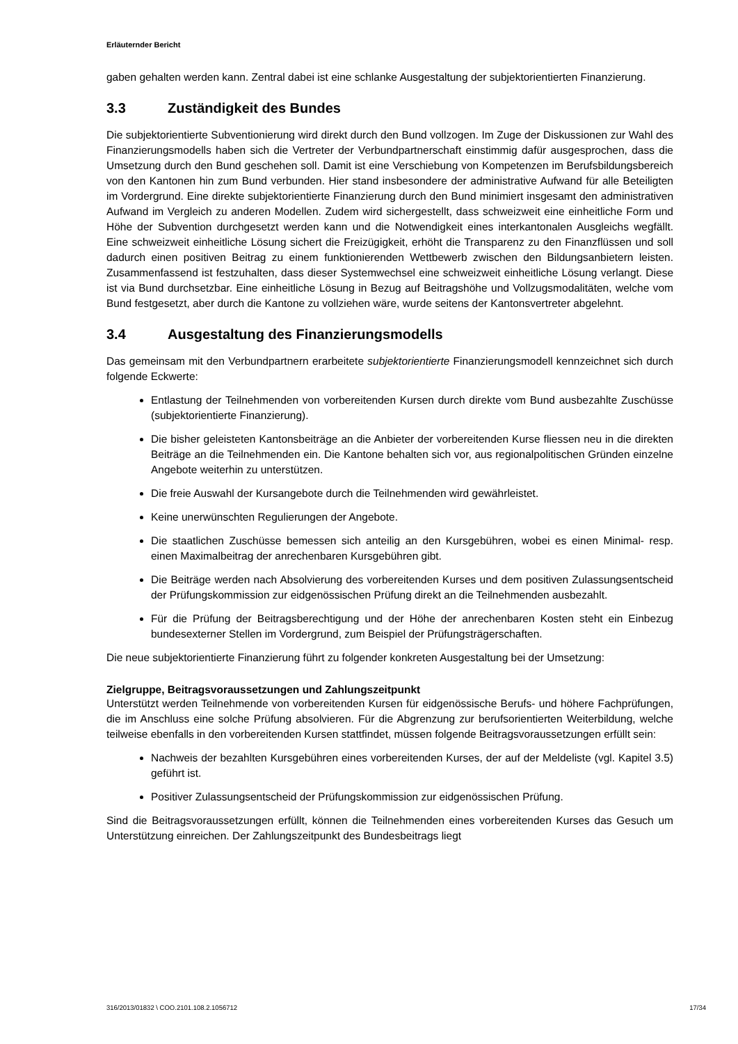Erläuternder Bericht
gaben gehalten werden kann. Zentral dabei ist eine schlanke Ausgestaltung der subjektorientierten Finanzierung.
3.3 Zuständigkeit des Bundes
Die subjektorientierte Subventionierung wird direkt durch den Bund vollzogen. Im Zuge der Diskussionen zur Wahl des Finanzierungsmodells haben sich die Vertreter der Verbundpartnerschaft einstimmig dafür ausgesprochen, dass die Umsetzung durch den Bund geschehen soll. Damit ist eine Verschiebung von Kompetenzen im Berufsbildungsbereich von den Kantonen hin zum Bund verbunden. Hier stand insbesondere der administrative Aufwand für alle Beteiligten im Vordergrund. Eine direkte subjektorientierte Finanzierung durch den Bund minimiert insgesamt den administrativen Aufwand im Vergleich zu anderen Modellen. Zudem wird sichergestellt, dass schweizweit eine einheitliche Form und Höhe der Subvention durchgesetzt werden kann und die Notwendigkeit eines interkantonalen Ausgleichs wegfällt. Eine schweizweit einheitliche Lösung sichert die Freizügigkeit, erhöht die Transparenz zu den Finanzflüssen und soll dadurch einen positiven Beitrag zu einem funktionierenden Wettbewerb zwischen den Bildungsanbietern leisten. Zusammenfassend ist festzuhalten, dass dieser Systemwechsel eine schweizweit einheitliche Lösung verlangt. Diese ist via Bund durchsetzbar. Eine einheitliche Lösung in Bezug auf Beitragshöhe und Vollzugsmodalitäten, welche vom Bund festgesetzt, aber durch die Kantone zu vollziehen wäre, wurde seitens der Kantonsvertreter abgelehnt.
3.4 Ausgestaltung des Finanzierungsmodells
Das gemeinsam mit den Verbundpartnern erarbeitete subjektorientierte Finanzierungsmodell kennzeichnet sich durch folgende Eckwerte:
Entlastung der Teilnehmenden von vorbereitenden Kursen durch direkte vom Bund ausbezahlte Zuschüsse (subjektorientierte Finanzierung).
Die bisher geleisteten Kantonsbeiträge an die Anbieter der vorbereitenden Kurse fliessen neu in die direkten Beiträge an die Teilnehmenden ein. Die Kantone behalten sich vor, aus regionalpolitischen Gründen einzelne Angebote weiterhin zu unterstützen.
Die freie Auswahl der Kursangebote durch die Teilnehmenden wird gewährleistet.
Keine unerwünschten Regulierungen der Angebote.
Die staatlichen Zuschüsse bemessen sich anteilig an den Kursgebühren, wobei es einen Minimal- resp. einen Maximalbeitrag der anrechenbaren Kursgebühren gibt.
Die Beiträge werden nach Absolvierung des vorbereitenden Kurses und dem positiven Zulassungsentscheid der Prüfungskommission zur eidgenössischen Prüfung direkt an die Teilnehmenden ausbezahlt.
Für die Prüfung der Beitragsberechtigung und der Höhe der anrechenbaren Kosten steht ein Einbezug bundesexterner Stellen im Vordergrund, zum Beispiel der Prüfungsträgerschaften.
Die neue subjektorientierte Finanzierung führt zu folgender konkreten Ausgestaltung bei der Umsetzung:
Zielgruppe, Beitragsvoraussetzungen und Zahlungszeitpunkt
Unterstützt werden Teilnehmende von vorbereitenden Kursen für eidgenössische Berufs- und höhere Fachprüfungen, die im Anschluss eine solche Prüfung absolvieren. Für die Abgrenzung zur berufsorientierten Weiterbildung, welche teilweise ebenfalls in den vorbereitenden Kursen stattfindet, müssen folgende Beitragsvoraussetzungen erfüllt sein:
Nachweis der bezahlten Kursgebühren eines vorbereitenden Kurses, der auf der Meldeliste (vgl. Kapitel 3.5) geführt ist.
Positiver Zulassungsentscheid der Prüfungskommission zur eidgenössischen Prüfung.
Sind die Beitragsvoraussetzungen erfüllt, können die Teilnehmenden eines vorbereitenden Kurses das Gesuch um Unterstützung einreichen. Der Zahlungszeitpunkt des Bundesbeitrags liegt
316/2013/01832 \ COO.2101.108.2.1056712 17/34